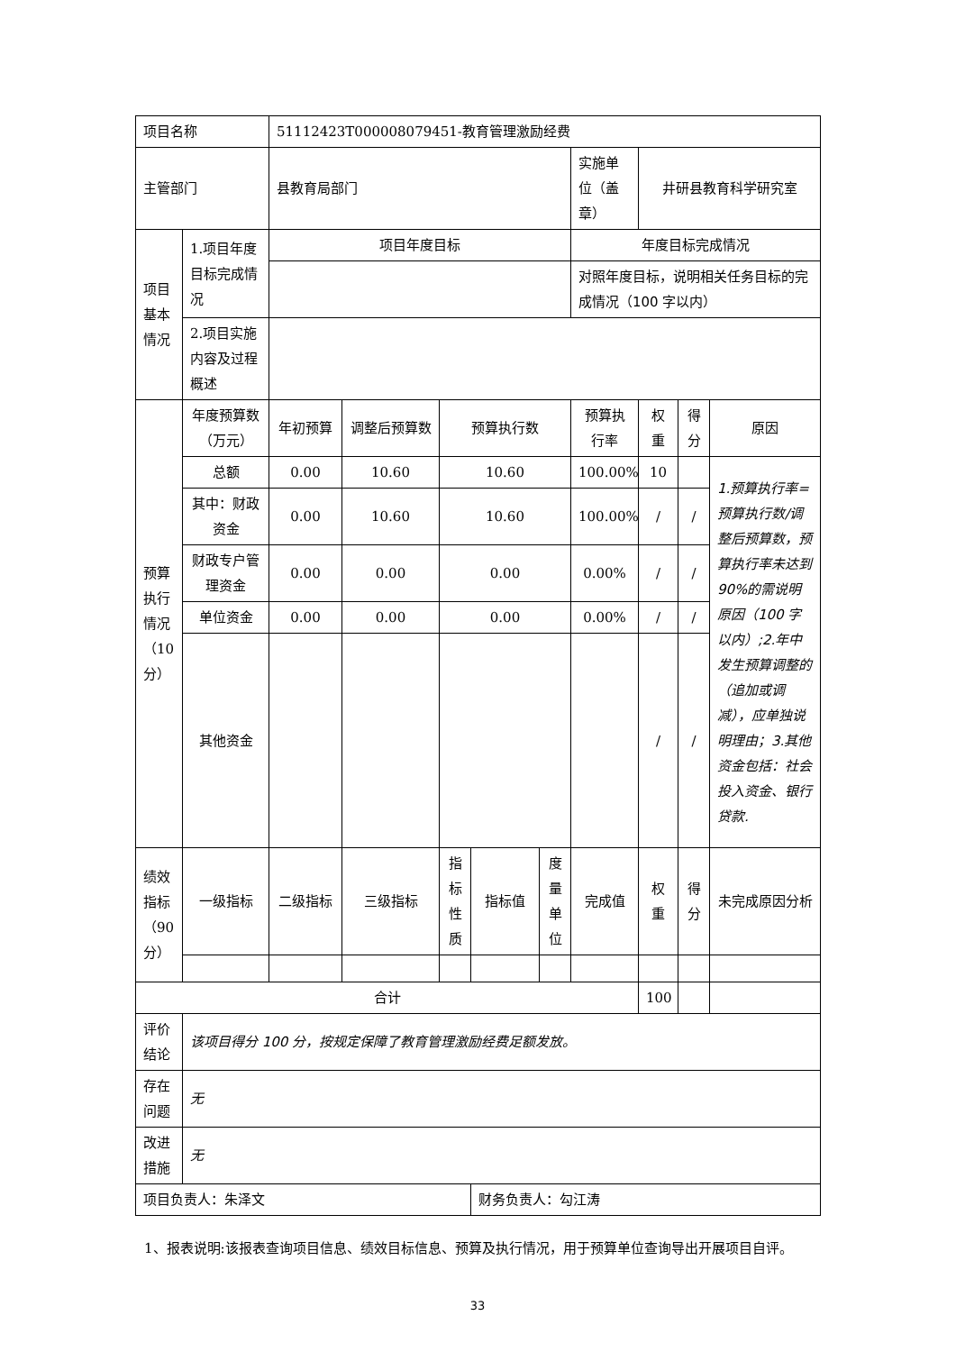| 项目名称 | | 51112423T000008079451-教育管理激励经费 | | | | | | | | |
| 主管部门 | | 县教育局部门 | | | | | 实施单位（盖章） | 井研县教育科学研究室 | | |
| 项目基本情况 | 1.项目年度目标完成情况 | 项目年度目标 | | | | | 年度目标完成情况 | | | |
| | | | | | | | 对照年度目标，说明相关任务目标的完成情况（100 字以内） | | | |
| | 2.项目实施内容及过程概述 | | | | | | | | | |
| 预算执行情况（10分） | 年度预算数（万元） | 年初预算 | 调整后预算数 | 预算执行数 | | | 预算执行率 | 权重 | 得分 | 原因 |
| | 总额 | 0.00 | 10.60 | 10.60 | | | 100.00% | 10 | | 1.预算执行率=预算执行数/调整后预算数，预算执行率未达到 90%的需说明原因（100 字以内）;2.年中发生预算调整的（追加或调减），应单独说明理由；3.其他资金包括：社会投入资金、银行贷款. |
| | 其中：财政资金 | 0.00 | 10.60 | 10.60 | | | 100.00% | / | / | |
| | 财政专户管理资金 | 0.00 | 0.00 | 0.00 | | | 0.00% | / | / | |
| | 单位资金 | 0.00 | 0.00 | 0.00 | | | 0.00% | / | / | |
| | 其他资金 | | | | | | | / | / | |
| 绩效指标（90分） | 一级指标 | 二级指标 | 三级指标 | 指标性质 | 指标值 | 度量单位 | 完成值 | 权重 | 得分 | 未完成原因分析 |
| 合计 | | | | | | | | 100 | | |
| 评价结论 | 该项目得分 100 分，按规定保障了教育管理激励经费足额发放。 | | | | | | | | | |
| 存在问题 | 无 | | | | | | | | | |
| 改进措施 | 无 | | | | | | | | | |
| 项目负责人：朱泽文 | | | | | 财务负责人：勾江涛 | | | | | |
1、报表说明:该报表查询项目信息、绩效目标信息、预算及执行情况，用于预算单位查询导出开展项目自评。
33